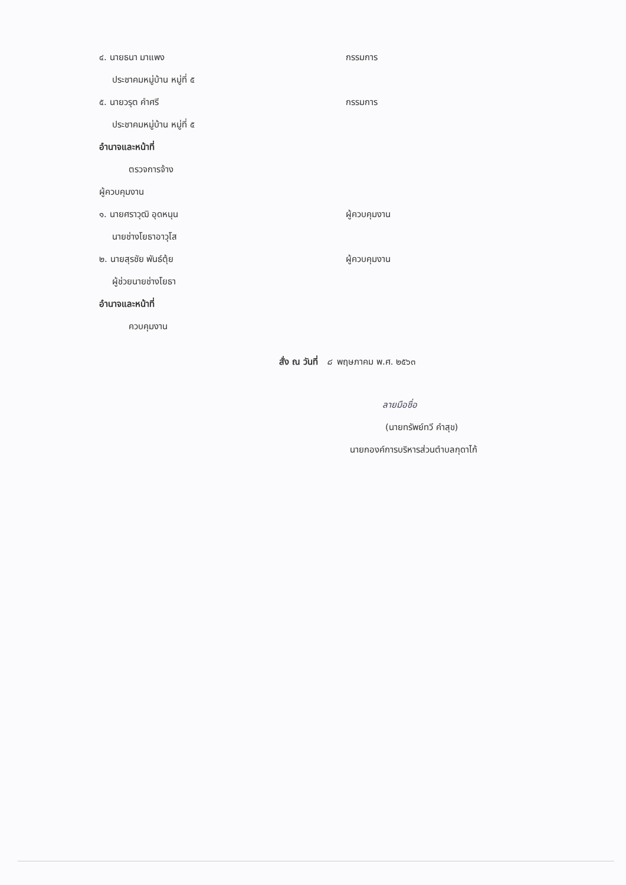๔. นายธนา มาแพง กรรมการ
ประชาคมหมู่บ้าน หมู่ที่ ๕
๕. นายวรุต คำศรี กรรมการ
ประชาคมหมู่บ้าน หมู่ที่ ๕
อำนาจและหน้าที่
ตรวจการจ้าง
ผู้ควบคุมงาน
๑. นายศราวุฒิ อุดหนุน ผู้ควบคุมงาน
นายช่างโยธาอาวุโส
๒. นายสุรชัย พันธ์ตุ้ย ผู้ควบคุมงาน
ผู้ช่วยนายช่างโยธา
อำนาจและหน้าที่
ควบคุมงาน
สั่ง ณ วันที่ ๘ พฤษภาคม พ.ศ. ๒๕๖๓
ลายมือชื่อ
(นายทรัพย์ทวี คำสุข)
นายกองค์การบริหารส่วนตำบลกุดาไก้